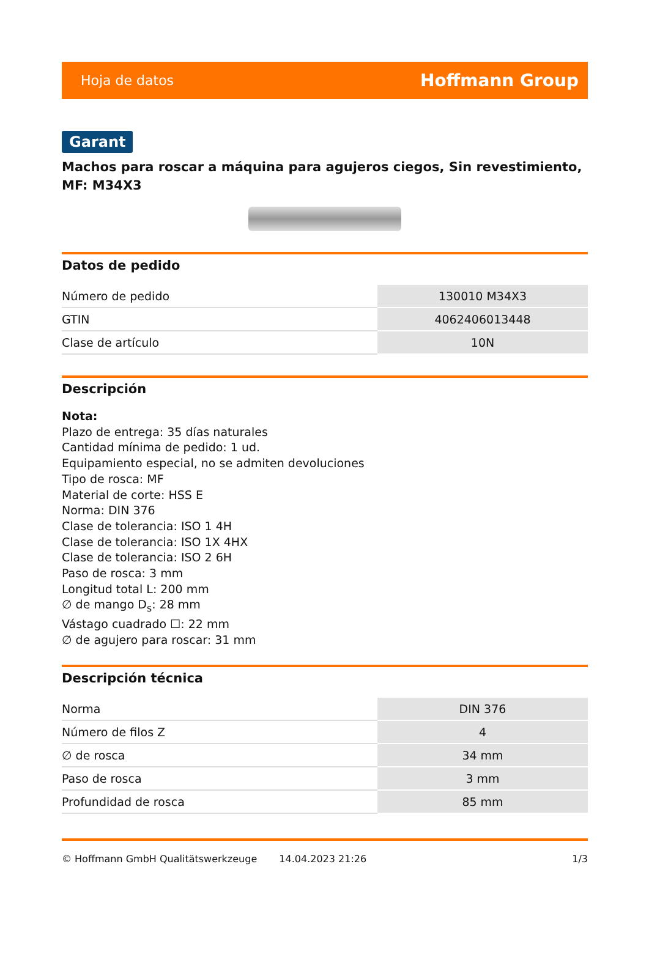Hoja de datos Hoffmann Group
Garant
Machos para roscar a máquina para agujeros ciegos, Sin revestimiento, MF: M34X3
Datos de pedido
| Número de pedido | 130010 M34X3 |
| GTIN | 4062406013448 |
| Clase de artículo | 10N |
Descripción
Nota:
Plazo de entrega: 35 días naturales
Cantidad mínima de pedido: 1 ud.
Equipamiento especial, no se admiten devoluciones
Tipo de rosca: MF
Material de corte: HSS E
Norma: DIN 376
Clase de tolerancia: ISO 1 4H
Clase de tolerancia: ISO 1X 4HX
Clase de tolerancia: ISO 2 6H
Paso de rosca: 3 mm
Longitud total L: 200 mm
∅ de mango D<sub>s</sub>: 28 mm
Vástago cuadrado ☐: 22 mm
∅ de agujero para roscar: 31 mm
Descripción técnica
| Norma | DIN 376 |
| Número de filos Z | 4 |
| ∅ de rosca | 34 mm |
| Paso de rosca | 3 mm |
| Profundidad de rosca | 85 mm |
© Hoffmann GmbH Qualitätswerkzeuge 14.04.2023 21:26 1/3